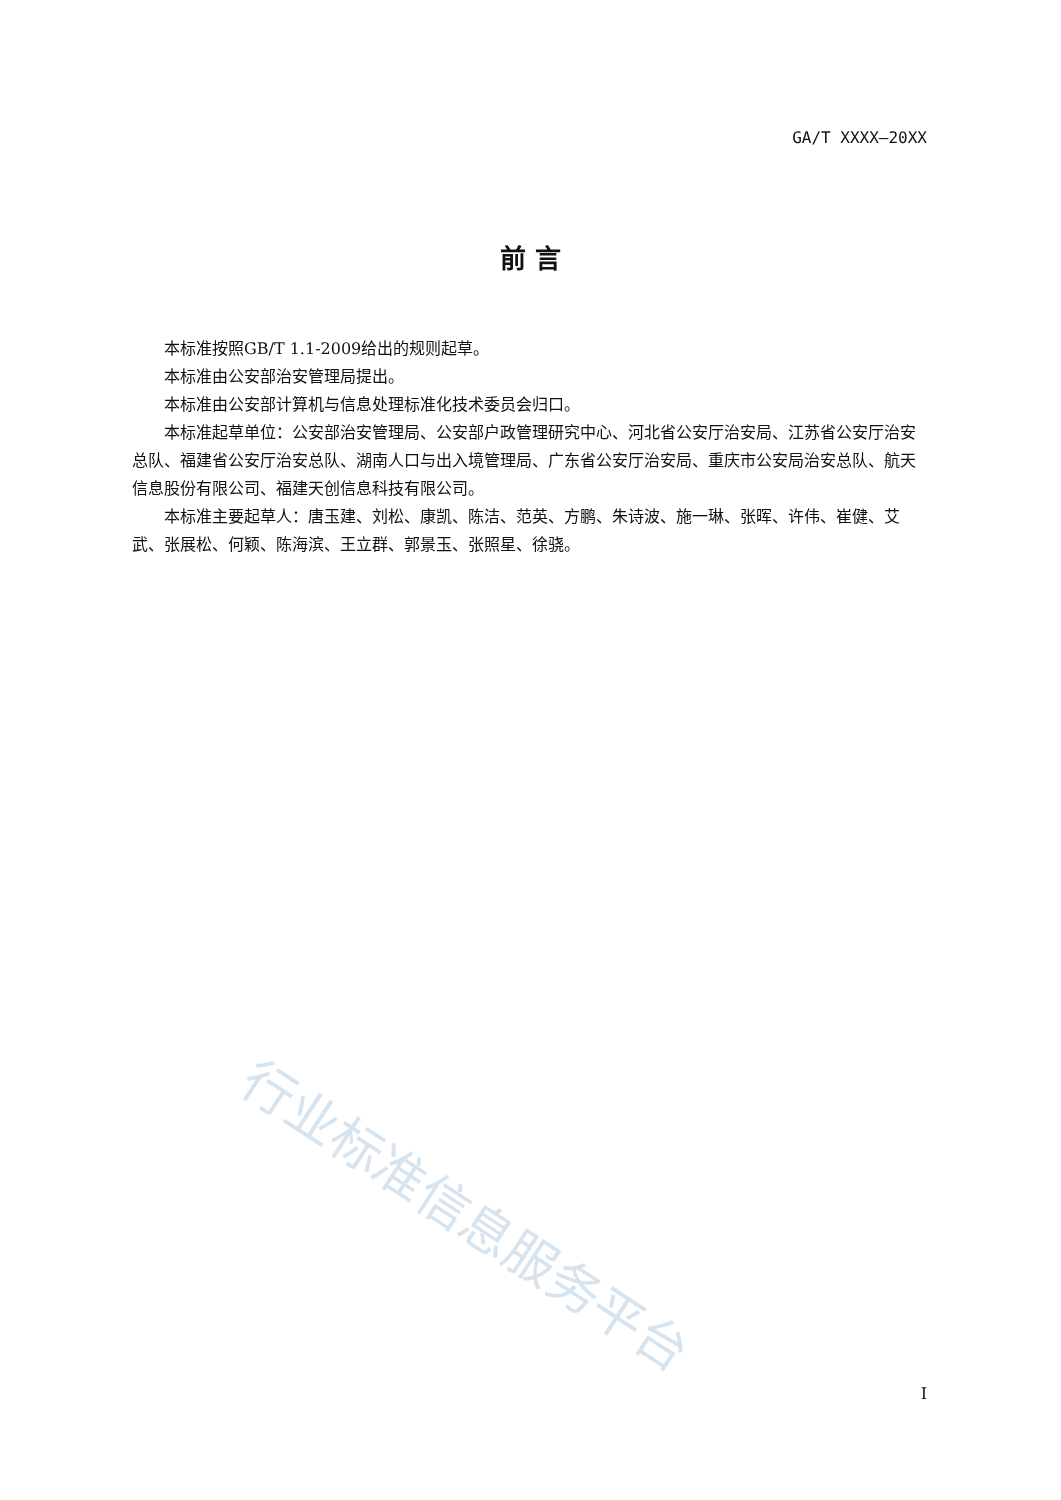GA/T XXXX—20XX
前 言
本标准按照GB/T 1.1-2009给出的规则起草。
本标准由公安部治安管理局提出。
本标准由公安部计算机与信息处理标准化技术委员会归口。
本标准起草单位：公安部治安管理局、公安部户政管理研究中心、河北省公安厅治安局、江苏省公安厅治安总队、福建省公安厅治安总队、湖南人口与出入境管理局、广东省公安厅治安局、重庆市公安局治安总队、航天信息股份有限公司、福建天创信息科技有限公司。
本标准主要起草人：唐玉建、刘松、康凯、陈洁、范英、方鹏、朱诗波、施一琳、张晖、许伟、崔健、艾武、张展松、何颖、陈海滨、王立群、郭景玉、张照星、徐骁。
行业标准信息服务平台
I